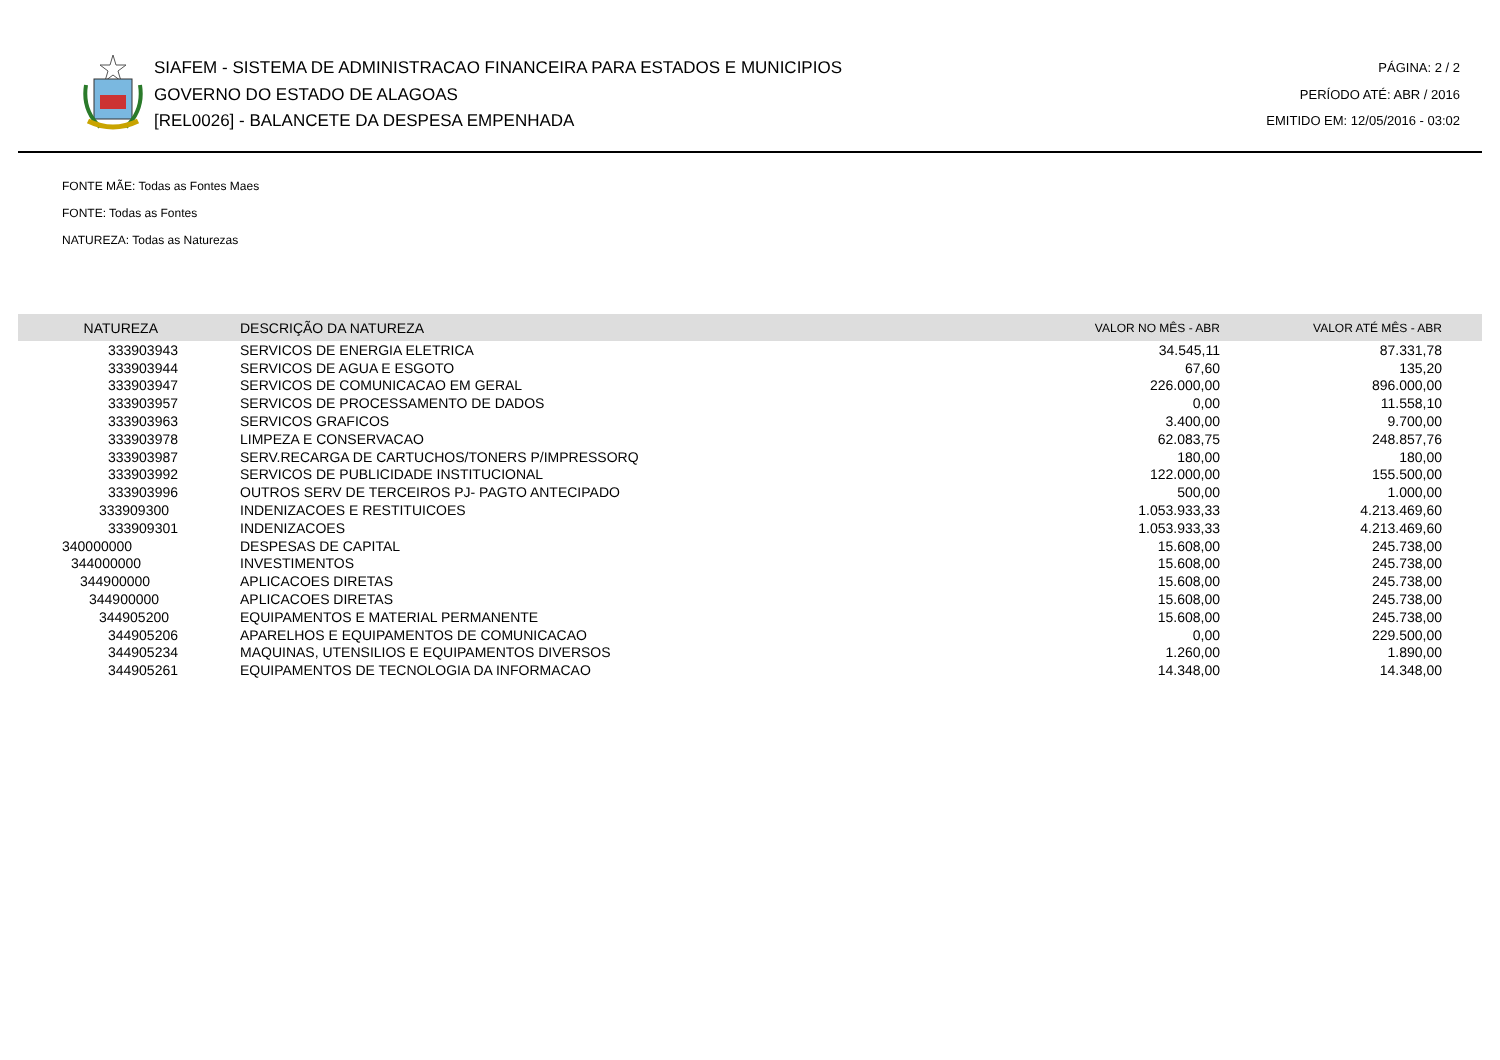SIAFEM - SISTEMA DE ADMINISTRACAO FINANCEIRA PARA ESTADOS E MUNICIPIOS
GOVERNO DO ESTADO DE ALAGOAS
[REL0026] - BALANCETE DA DESPESA EMPENHADA
PÁGINA: 2 / 2
PERÍODO ATÉ: ABR / 2016
EMITIDO EM: 12/05/2016 - 03:02
FONTE MÃE: Todas as Fontes Maes
FONTE: Todas as Fontes
NATUREZA: Todas as Naturezas
| NATUREZA | DESCRIÇÃO DA NATUREZA | VALOR NO MÊS - ABR | VALOR ATÉ MÊS - ABR |
| --- | --- | --- | --- |
| 333903943 | SERVICOS DE ENERGIA ELETRICA | 34.545,11 | 87.331,78 |
| 333903944 | SERVICOS DE AGUA E ESGOTO | 67,60 | 135,20 |
| 333903947 | SERVICOS DE COMUNICACAO EM GERAL | 226.000,00 | 896.000,00 |
| 333903957 | SERVICOS DE PROCESSAMENTO DE DADOS | 0,00 | 11.558,10 |
| 333903963 | SERVICOS GRAFICOS | 3.400,00 | 9.700,00 |
| 333903978 | LIMPEZA E CONSERVACAO | 62.083,75 | 248.857,76 |
| 333903987 | SERV.RECARGA DE CARTUCHOS/TONERS P/IMPRESSORQ | 180,00 | 180,00 |
| 333903992 | SERVICOS DE PUBLICIDADE INSTITUCIONAL | 122.000,00 | 155.500,00 |
| 333903996 | OUTROS SERV DE TERCEIROS PJ- PAGTO ANTECIPADO | 500,00 | 1.000,00 |
| 333909300 | INDENIZACOES E RESTITUICOES | 1.053.933,33 | 4.213.469,60 |
| 333909301 | INDENIZACOES | 1.053.933,33 | 4.213.469,60 |
| 340000000 | DESPESAS DE CAPITAL | 15.608,00 | 245.738,00 |
| 344000000 | INVESTIMENTOS | 15.608,00 | 245.738,00 |
| 344900000 | APLICACOES DIRETAS | 15.608,00 | 245.738,00 |
| 344900000 | APLICACOES DIRETAS | 15.608,00 | 245.738,00 |
| 344905200 | EQUIPAMENTOS E MATERIAL PERMANENTE | 15.608,00 | 245.738,00 |
| 344905206 | APARELHOS E EQUIPAMENTOS DE COMUNICACAO | 0,00 | 229.500,00 |
| 344905234 | MAQUINAS, UTENSILIOS E EQUIPAMENTOS DIVERSOS | 1.260,00 | 1.890,00 |
| 344905261 | EQUIPAMENTOS DE TECNOLOGIA DA INFORMACAO | 14.348,00 | 14.348,00 |